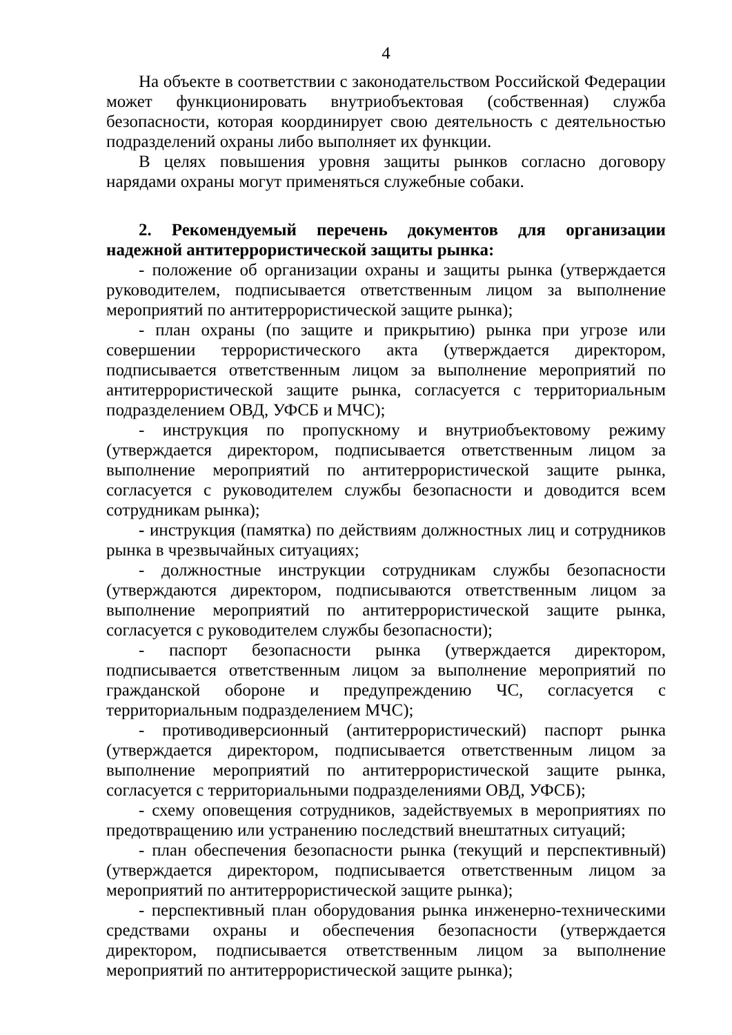4
На объекте в соответствии с законодательством Российской Федерации может функционировать внутриобъектовая (собственная) служба безопасности, которая координирует свою деятельность с деятельностью подразделений охраны либо выполняет их функции.
В целях повышения уровня защиты рынков согласно договору нарядами охраны могут применяться служебные собаки.
2. Рекомендуемый перечень документов для организации надежной антитеррористической защиты рынка:
- положение об организации охраны и защиты рынка (утверждается руководителем, подписывается ответственным лицом за выполнение мероприятий по антитеррористической защите рынка);
- план охраны (по защите и прикрытию) рынка при угрозе или совершении террористического акта (утверждается директором, подписывается ответственным лицом за выполнение мероприятий по антитеррористической защите рынка, согласуется с территориальным подразделением ОВД, УФСБ и МЧС);
- инструкция по пропускному и внутриобъектовому режиму (утверждается директором, подписывается ответственным лицом за выполнение мероприятий по антитеррористической защите рынка, согласуется с руководителем службы безопасности и доводится всем сотрудникам рынка);
- инструкция (памятка) по действиям должностных лиц и сотрудников рынка в чрезвычайных ситуациях;
- должностные инструкции сотрудникам службы безопасности (утверждаются директором, подписываются ответственным лицом за выполнение мероприятий по антитеррористической защите рынка, согласуется с руководителем службы безопасности);
- паспорт безопасности рынка (утверждается директором, подписывается ответственным лицом за выполнение мероприятий по гражданской обороне и предупреждению ЧС, согласуется с территориальным подразделением МЧС);
- противодиверсионный (антитеррористический) паспорт рынка (утверждается директором, подписывается ответственным лицом за выполнение мероприятий по антитеррористической защите рынка, согласуется с территориальными подразделениями ОВД, УФСБ);
- схему оповещения сотрудников, задействуемых в мероприятиях по предотвращению или устранению последствий внештатных ситуаций;
- план обеспечения безопасности рынка (текущий и перспективный) (утверждается директором, подписывается ответственным лицом за мероприятий по антитеррористической защите рынка);
- перспективный план оборудования рынка инженерно-техническими средствами охраны и обеспечения безопасности (утверждается директором, подписывается ответственным лицом за выполнение мероприятий по антитеррористической защите рынка);